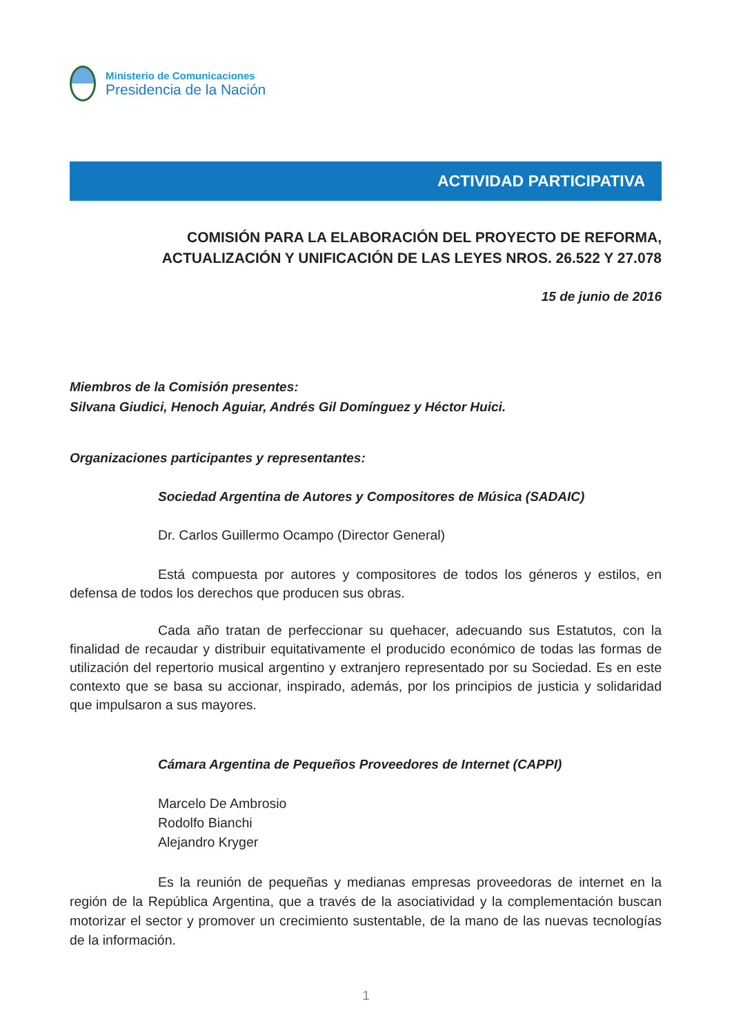Ministerio de Comunicaciones
Presidencia de la Nación
ACTIVIDAD PARTICIPATIVA
COMISIÓN PARA LA ELABORACIÓN DEL PROYECTO DE REFORMA,
ACTUALIZACIÓN Y UNIFICACIÓN DE LAS LEYES NROS. 26.522 Y 27.078
15 de junio de 2016
Miembros de la Comisión presentes:
Silvana Giudici, Henoch Aguiar, Andrés Gil Domínguez y Héctor Huici.
Organizaciones participantes y representantes:
Sociedad Argentina de Autores y Compositores de Música (SADAIC)
Dr. Carlos Guillermo Ocampo (Director General)
Está compuesta por autores y compositores de todos los géneros y estilos, en defensa de todos los derechos que producen sus obras.
Cada año tratan de perfeccionar su quehacer, adecuando sus Estatutos, con la finalidad de recaudar y distribuir equitativamente el producido económico de todas las formas de utilización del repertorio musical argentino y extranjero representado por su Sociedad. Es en este contexto que se basa su accionar, inspirado, además, por los principios de justicia y solidaridad que impulsaron a sus mayores.
Cámara Argentina de Pequeños Proveedores de Internet (CAPPI)
Marcelo De Ambrosio
Rodolfo Bianchi
Alejandro Kryger
Es la reunión de pequeñas y medianas empresas proveedoras de internet en la región de la República Argentina, que a través de la asociatividad y la complementación buscan motorizar el sector y promover un crecimiento sustentable, de la mano de las nuevas tecnologías de la información.
1